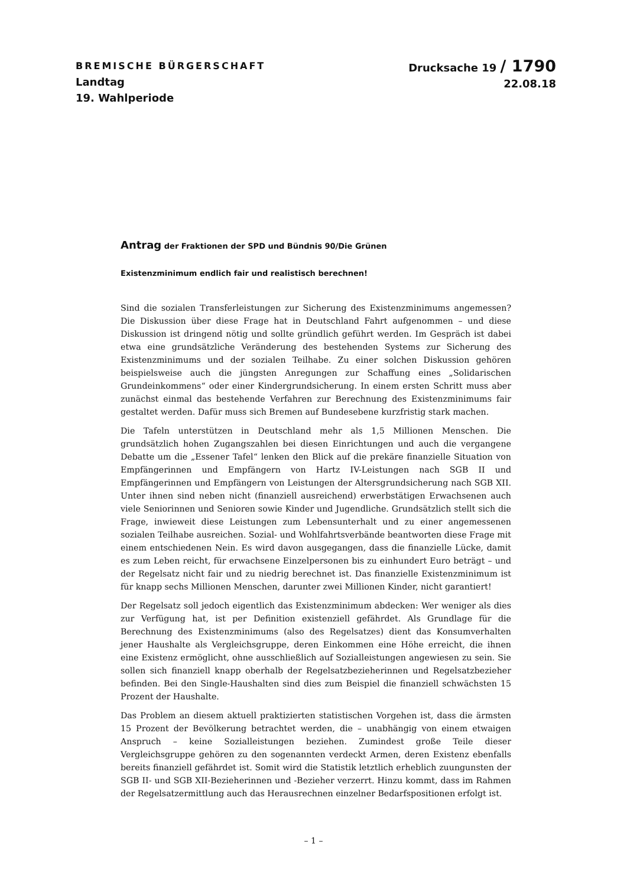BREMISCHE BÜRGERSCHAFT
Landtag
19. Wahlperiode
Drucksache 19 / 1790
22.08.18
Antrag der Fraktionen der SPD und Bündnis 90/Die Grünen
Existenzminimum endlich fair und realistisch berechnen!
Sind die sozialen Transferleistungen zur Sicherung des Existenzminimums angemessen? Die Diskussion über diese Frage hat in Deutschland Fahrt aufgenommen – und diese Diskussion ist dringend nötig und sollte gründlich geführt werden. Im Gespräch ist dabei etwa eine grundsätzliche Veränderung des bestehenden Systems zur Sicherung des Existenzminimums und der sozialen Teilhabe. Zu einer solchen Diskussion gehören beispielsweise auch die jüngsten Anregungen zur Schaffung eines „Solidarischen Grundeinkommens“ oder einer Kindergrundsicherung. In einem ersten Schritt muss aber zunächst einmal das bestehende Verfahren zur Berechnung des Existenzminimums fair gestaltet werden. Dafür muss sich Bremen auf Bundesebene kurzfristig stark machen.
Die Tafeln unterstützen in Deutschland mehr als 1,5 Millionen Menschen. Die grundsätzlich hohen Zugangszahlen bei diesen Einrichtungen und auch die vergangene Debatte um die „Essener Tafel“ lenken den Blick auf die prekäre finanzielle Situation von Empfängerinnen und Empfängern von Hartz IV-Leistungen nach SGB II und Empfängerinnen und Empfängern von Leistungen der Altersgrundsicherung nach SGB XII. Unter ihnen sind neben nicht (finanziell ausreichend) erwerbstätigen Erwachsenen auch viele Seniorinnen und Senioren sowie Kinder und Jugendliche. Grundsätzlich stellt sich die Frage, inwieweit diese Leistungen zum Lebensunterhalt und zu einer angemessenen sozialen Teilhabe ausreichen. Sozial- und Wohlfahrtsverbände beantworten diese Frage mit einem entschiedenen Nein. Es wird davon ausgegangen, dass die finanzielle Lücke, damit es zum Leben reicht, für erwachsene Einzelpersonen bis zu einhundert Euro beträgt – und der Regelsatz nicht fair und zu niedrig berechnet ist. Das finanzielle Existenzminimum ist für knapp sechs Millionen Menschen, darunter zwei Millionen Kinder, nicht garantiert!
Der Regelsatz soll jedoch eigentlich das Existenzminimum abdecken: Wer weniger als dies zur Verfügung hat, ist per Definition existenziell gefährdet. Als Grundlage für die Berechnung des Existenzminimums (also des Regelsatzes) dient das Konsumverhalten jener Haushalte als Vergleichsgruppe, deren Einkommen eine Höhe erreicht, die ihnen eine Existenz ermöglicht, ohne ausschließlich auf Sozialleistungen angewiesen zu sein. Sie sollen sich finanziell knapp oberhalb der Regelsatzbezieherinnen und Regelsatzbezieher befinden. Bei den Single-Haushalten sind dies zum Beispiel die finanziell schwächsten 15 Prozent der Haushalte.
Das Problem an diesem aktuell praktizierten statistischen Vorgehen ist, dass die ärmsten 15 Prozent der Bevölkerung betrachtet werden, die – unabhängig von einem etwaigen Anspruch – keine Sozialleistungen beziehen. Zumindest große Teile dieser Vergleichsgruppe gehören zu den sogenannten verdeckt Armen, deren Existenz ebenfalls bereits finanziell gefährdet ist. Somit wird die Statistik letztlich erheblich zuungunsten der SGB II- und SGB XII-Bezieherinnen und -Bezieher verzerrt. Hinzu kommt, dass im Rahmen der Regelsatzermittlung auch das Herausrechnen einzelner Bedarfspositionen erfolgt ist.
– 1 –